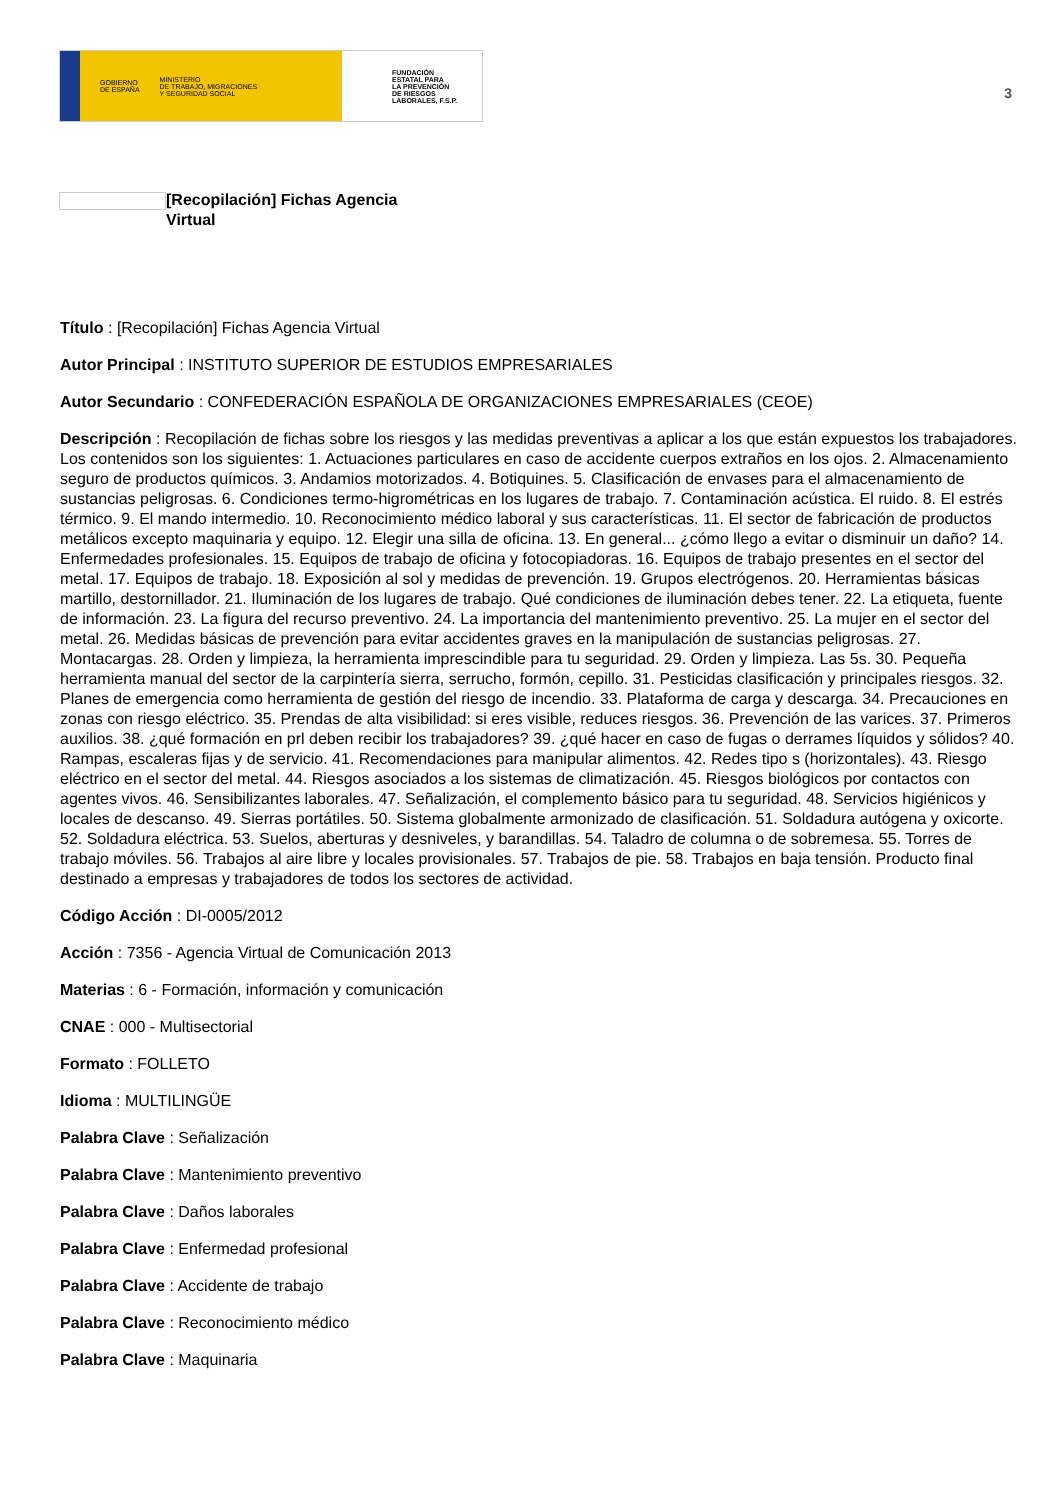GOBIERNO
DE ESPAÑA MINISTERIO
DE TRABAJO, MIGRACIONES
Y SEGURIDAD SOCIAL
FUNDACIÓN
ESTATAL PARA
LA PREVENCIÓN
DE RIESGOS
LABORALES, F.S.P.
3
[Recopilación] Fichas Agencia Virtual
Título : [Recopilación] Fichas Agencia Virtual
Autor Principal : INSTITUTO SUPERIOR DE ESTUDIOS EMPRESARIALES
Autor Secundario : CONFEDERACIÓN ESPAÑOLA DE ORGANIZACIONES EMPRESARIALES (CEOE)
Descripción : Recopilación de fichas sobre los riesgos y las medidas preventivas a aplicar a los que están expuestos los trabajadores. Los contenidos son los siguientes: 1. Actuaciones particulares en caso de accidente cuerpos extraños en los ojos. 2. Almacenamiento seguro de productos químicos. 3. Andamios motorizados. 4. Botiquines. 5. Clasificación de envases para el almacenamiento de sustancias peligrosas. 6. Condiciones termo-higrométricas en los lugares de trabajo. 7. Contaminación acústica. El ruido. 8. El estrés térmico. 9. El mando intermedio. 10. Reconocimiento médico laboral y sus características. 11. El sector de fabricación de productos metálicos excepto maquinaria y equipo. 12. Elegir una silla de oficina. 13. En general... ¿cómo llego a evitar o disminuir un daño? 14. Enfermedades profesionales. 15. Equipos de trabajo de oficina y fotocopiadoras. 16. Equipos de trabajo presentes en el sector del metal. 17. Equipos de trabajo. 18. Exposición al sol y medidas de prevención. 19. Grupos electrógenos. 20. Herramientas básicas martillo, destornillador. 21. Iluminación de los lugares de trabajo. Qué condiciones de iluminación debes tener. 22. La etiqueta, fuente de información. 23. La figura del recurso preventivo. 24. La importancia del mantenimiento preventivo. 25. La mujer en el sector del metal. 26. Medidas básicas de prevención para evitar accidentes graves en la manipulación de sustancias peligrosas. 27. Montacargas. 28. Orden y limpieza, la herramienta imprescindible para tu seguridad. 29. Orden y limpieza. Las 5s. 30. Pequeña herramienta manual del sector de la carpintería sierra, serrucho, formón, cepillo. 31. Pesticidas clasificación y principales riesgos. 32. Planes de emergencia como herramienta de gestión del riesgo de incendio. 33. Plataforma de carga y descarga. 34. Precauciones en zonas con riesgo eléctrico. 35. Prendas de alta visibilidad: si eres visible, reduces riesgos. 36. Prevención de las varices. 37. Primeros auxilios. 38. ¿qué formación en prl deben recibir los trabajadores? 39. ¿qué hacer en caso de fugas o derrames líquidos y sólidos? 40. Rampas, escaleras fijas y de servicio. 41. Recomendaciones para manipular alimentos. 42. Redes tipo s (horizontales). 43. Riesgo eléctrico en el sector del metal. 44. Riesgos asociados a los sistemas de climatización. 45. Riesgos biológicos por contactos con agentes vivos. 46. Sensibilizantes laborales. 47. Señalización, el complemento básico para tu seguridad. 48. Servicios higiénicos y locales de descanso. 49. Sierras portátiles. 50. Sistema globalmente armonizado de clasificación. 51. Soldadura autógena y oxicorte. 52. Soldadura eléctrica. 53. Suelos, aberturas y desniveles, y barandillas. 54. Taladro de columna o de sobremesa. 55. Torres de trabajo móviles. 56. Trabajos al aire libre y locales provisionales. 57. Trabajos de pie. 58. Trabajos en baja tensión. Producto final destinado a empresas y trabajadores de todos los sectores de actividad.
Código Acción : DI-0005/2012
Acción : 7356 - Agencia Virtual de Comunicación 2013
Materias : 6 - Formación, información y comunicación
CNAE : 000 - Multisectorial
Formato : FOLLETO
Idioma : MULTILINGÜE
Palabra Clave : Señalización
Palabra Clave : Mantenimiento preventivo
Palabra Clave : Daños laborales
Palabra Clave : Enfermedad profesional
Palabra Clave : Accidente de trabajo
Palabra Clave : Reconocimiento médico
Palabra Clave : Maquinaria